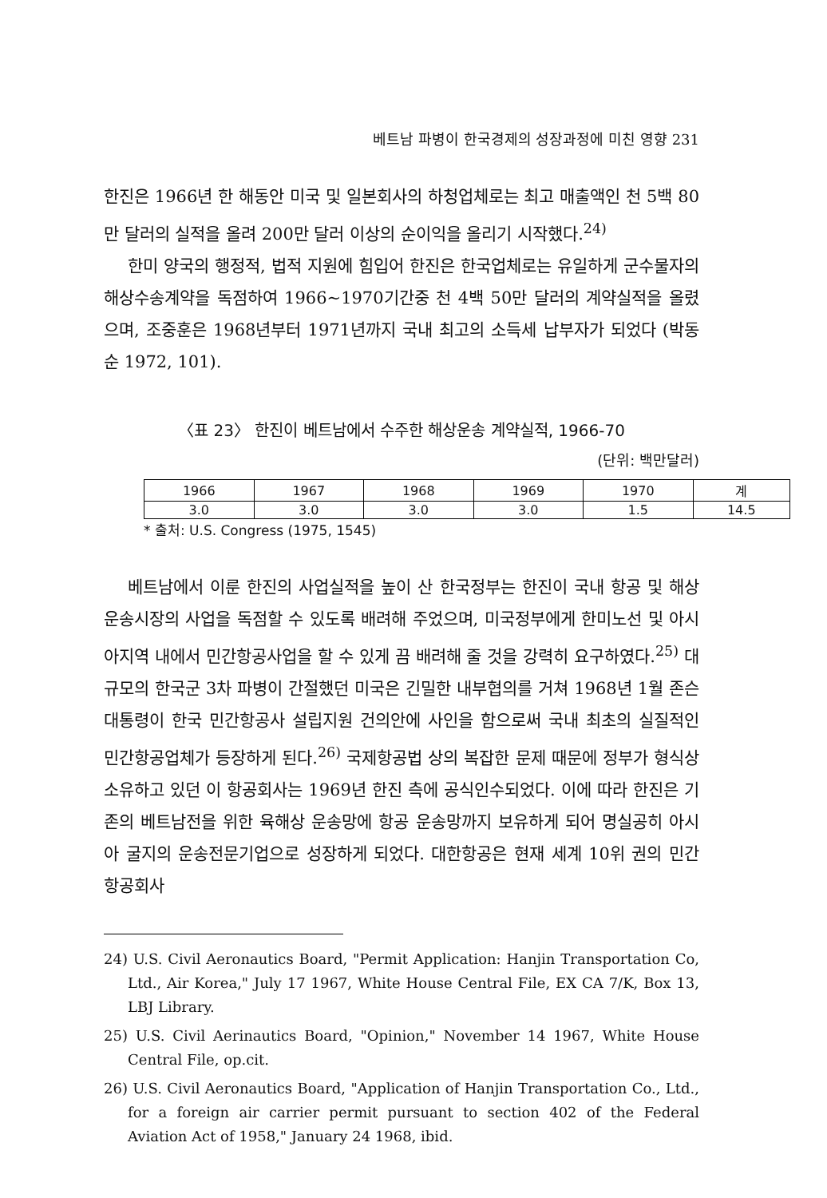베트남 파병이 한국경제의 성장과정에 미친 영향 231
한진은 1966년 한 해동안 미국 및 일본회사의 하청업체로는 최고 매출액인 천 5백 80만 달러의 실적을 올려 200만 달러 이상의 순이익을 올리기 시작했다.<sup>24)</sup>
한미 양국의 행정적, 법적 지원에 힘입어 한진은 한국업체로는 유일하게 군수물자의 해상수송계약을 독점하여 1966~1970기간중 천 4백 50만 달러의 계약실적을 올렸으며, 조중훈은 1968년부터 1971년까지 국내 최고의 소득세 납부자가 되었다 (박동순 1972, 101).
〈표 23〉 한진이 베트남에서 수주한 해상운송 계약실적, 1966-70
(단위: 백만달러)
| 1966 | 1967 | 1968 | 1969 | 1970 | 계 |
| --- | --- | --- | --- | --- | --- |
| 3.0 | 3.0 | 3.0 | 3.0 | 1.5 | 14.5 |
* 출처: U.S. Congress (1975, 1545)
베트남에서 이룬 한진의 사업실적을 높이 산 한국정부는 한진이 국내 항공 및 해상운송시장의 사업을 독점할 수 있도록 배려해 주었으며, 미국정부에게 한미노선 및 아시아지역 내에서 민간항공사업을 할 수 있게 끔 배려해 줄 것을 강력히 요구하였다.<sup>25)</sup> 대규모의 한국군 3차 파병이 간절했던 미국은 긴밀한 내부협의를 거쳐 1968년 1월 존슨 대통령이 한국 민간항공사 설립지원 건의안에 사인을 함으로써 국내 최초의 실질적인 민간항공업체가 등장하게 된다.<sup>26)</sup> 국제항공법 상의 복잡한 문제 때문에 정부가 형식상 소유하고 있던 이 항공회사는 1969년 한진 측에 공식인수되었다. 이에 따라 한진은 기존의 베트남전을 위한 육해상 운송망에 항공 운송망까지 보유하게 되어 명실공히 아시아 굴지의 운송전문기업으로 성장하게 되었다. 대한항공은 현재 세계 10위 권의 민간항공회사
24) U.S. Civil Aeronautics Board, "Permit Application: Hanjin Transportation Co, Ltd., Air Korea," July 17 1967, White House Central File, EX CA 7/K, Box 13, LBJ Library.
25) U.S. Civil Aerinautics Board, "Opinion," November 14 1967, White House Central File, op.cit.
26) U.S. Civil Aeronautics Board, "Application of Hanjin Transportation Co., Ltd., for a foreign air carrier permit pursuant to section 402 of the Federal Aviation Act of 1958," January 24 1968, ibid.